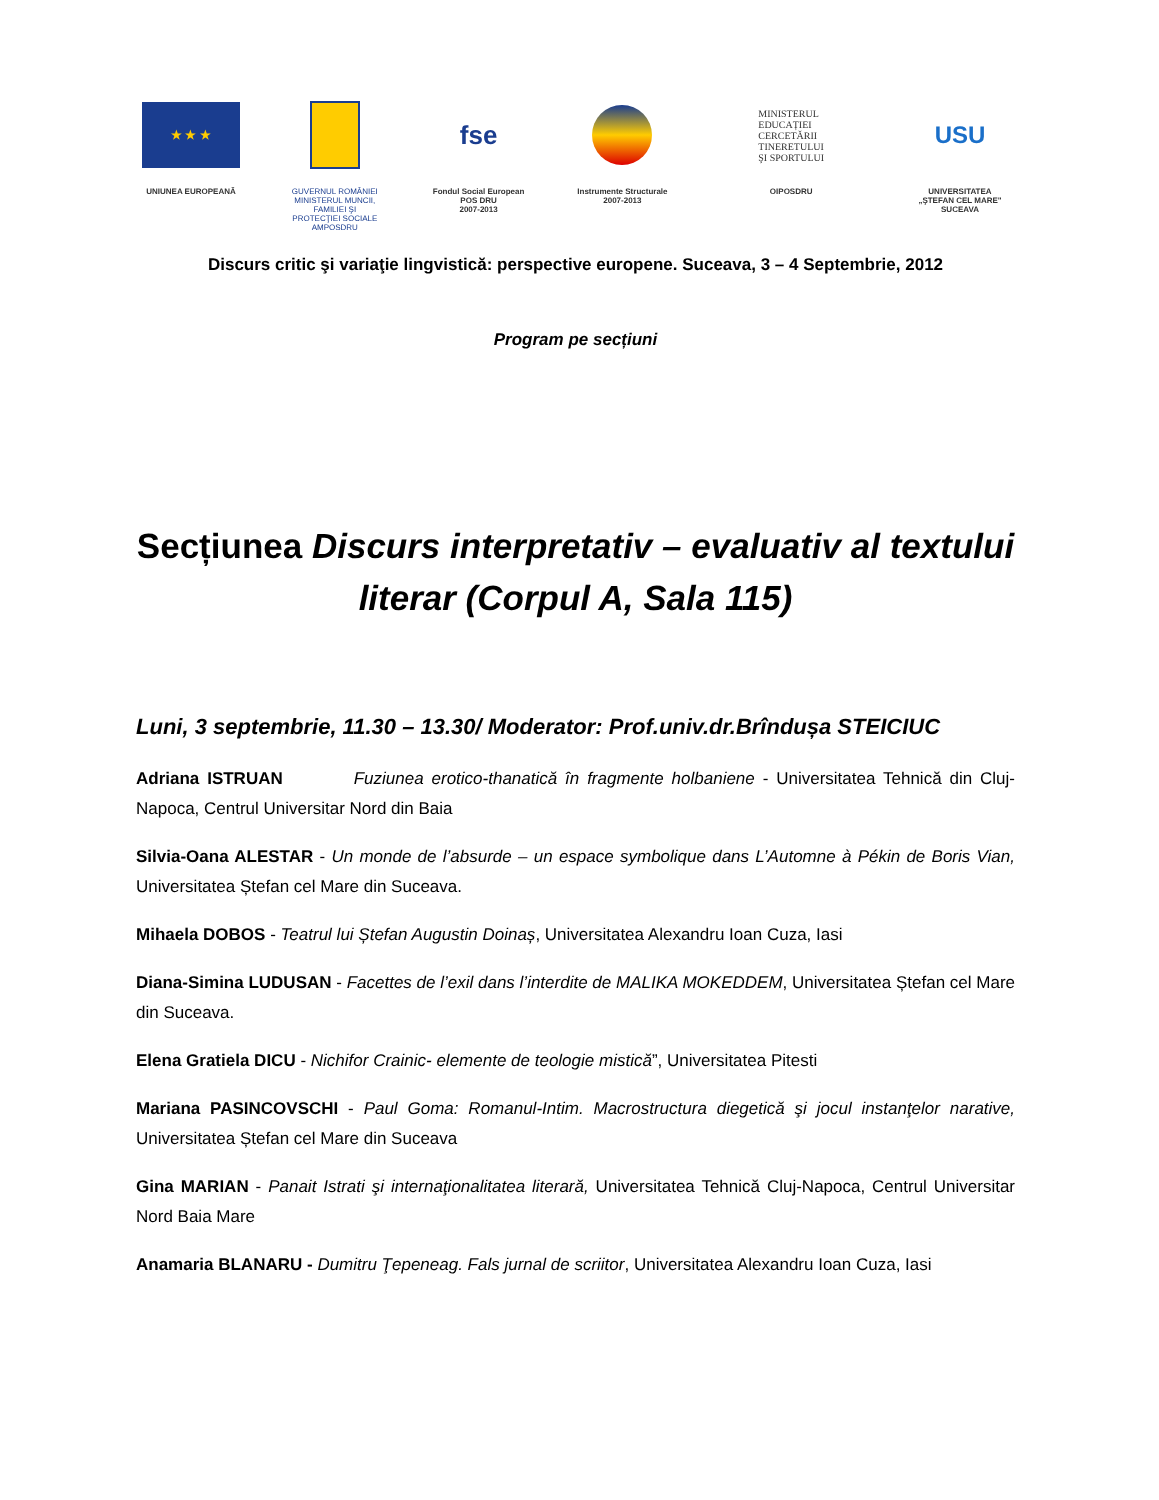★ ★ ★
UNIUNEA EUROPEANĂ
GUVERNUL ROMÂNIEI
MINISTERUL MUNCII, FAMILIEI ŞI
PROTECŢIEI SOCIALE
AMPOSDRU
fse
Fondul Social European
POS DRU
2007-2013
Instrumente Structurale
2007-2013
MINISTERUL
EDUCAȚIEI
CERCETĂRII
TINERETULUI
ŞI SPORTULUI
OIPOSDRU
USU
UNIVERSITATEA
„ŞTEFAN CEL MARE"
SUCEAVA
Discurs critic şi variaţie lingvistică: perspective europene. Suceava, 3 – 4 Septembrie, 2012
Program pe secțiuni
Secțiunea Discurs interpretativ – evaluativ al textului literar (Corpul A, Sala 115)
Luni, 3 septembrie, 11.30 – 13.30/ Moderator: Prof.univ.dr.Brîndușa STEICIUC
Adriana ISTRUAN Fuziunea erotico-thanatică în fragmente holbaniene - Universitatea Tehnică din Cluj-Napoca, Centrul Universitar Nord din Baia
Silvia-Oana ALESTAR - Un monde de l’absurde – un espace symbolique dans L’Automne à Pékin de Boris Vian, Universitatea Ștefan cel Mare din Suceava.
Mihaela DOBOS - Teatrul lui Ștefan Augustin Doinaș, Universitatea Alexandru Ioan Cuza, Iasi
Diana-Simina LUDUSAN - Facettes de l’exil dans l’interdite de MALIKA MOKEDDEM, Universitatea Ștefan cel Mare din Suceava.
Elena Gratiela DICU - Nichifor Crainic- elemente de teologie mistică”, Universitatea Pitesti
Mariana PASINCOVSCHI - Paul Goma: Romanul-Intim. Macrostructura diegetică şi jocul instanţelor narative, Universitatea Ștefan cel Mare din Suceava
Gina MARIAN - Panait Istrati şi internaţionalitatea literară, Universitatea Tehnică Cluj-Napoca, Centrul Universitar Nord Baia Mare
Anamaria BLANARU - Dumitru Ţepeneag. Fals jurnal de scriitor, Universitatea Alexandru Ioan Cuza, Iasi